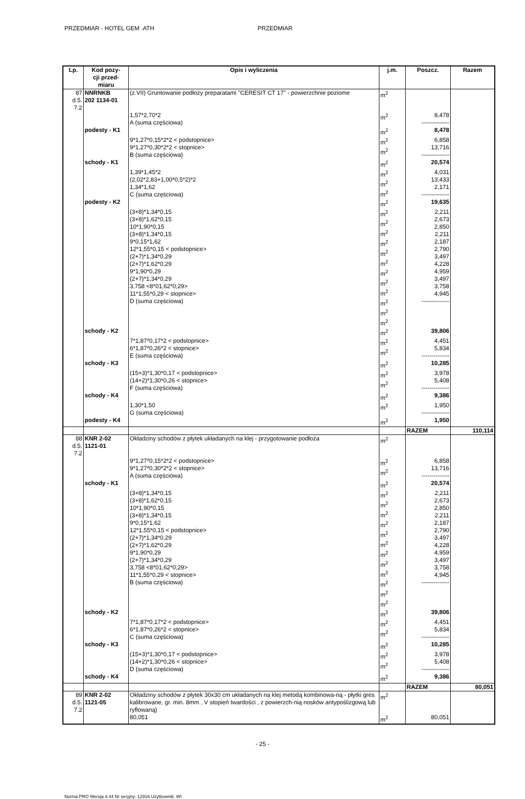PRZEDMIAR - HOTEL GEM .ATH PRZEDMIAR
| Lp. | Kod pozy- cji przed- miaru | Opis i wyliczenia | j.m. | Poszcz. | Razem |
| --- | --- | --- | --- | --- | --- |
| 87 d.5. 7.2 | NNRNKB 202 1134-01 | (z.VII) Gruntowanie podłoży preparatami "CERESIT CT 17" - powierzchnie poziome | m<sup>2</sup> | | |
| | | 1,57*2,70*2 A (suma częściowa) | m<sup>2</sup> | 8,478 -------------- | |
| | podesty - K1 | | m<sup>2</sup> | 8,478 | |
| | | 9*1,27*0,15*2*2 < podstopnice> 9*1,27*0,30*2*2 < stopnice> B (suma częściowa) | m<sup>2</sup> m<sup>2</sup> | 6,858 13,716 -------------- | |
| | schody - K1 | | m<sup>2</sup> | 20,574 | |
| | | 1,39*1,45*2 (2,02*2,83+1,00*0,5*2)*2 1,34*1,62 C (suma częściowa) | m<sup>2</sup> m<sup>2</sup> m<sup>2</sup> | 4,031 13,433 2,171 -------------- | |
| | podesty - K2 | | m<sup>2</sup> | 19,635 | |
| | | (3+8)*1,34*0,15 (3+8)*1,62*0,15 10*1,90*0,15 (3+8)*1,34*0,15 9*0,15*1,62 12*1,55*0,15 < podstopnice> (2+7)*1,34*0,29 (2+7)*1,62*0,29 9*1,90*0,29 (2+7)*1,34*0,29 3,758 <8*01,62*0,29> 11*1,55*0,29 < stopnice> D (suma częściowa) | m<sup>2</sup> m<sup>2</sup> m<sup>2</sup> m<sup>2</sup> m<sup>2</sup> m<sup>2</sup> m<sup>2</sup> m<sup>2</sup> m<sup>2</sup> m<sup>2</sup> m<sup>2</sup> m<sup>2</sup> | 2,211 2,673 2,850 2,211 2,187 2,790 3,497 4,228 4,959 3,497 3,758 4,945 -------------- | |
| | schody - K2 | | m<sup>2</sup> | 39,806 | |
| | | 7*1,87*0,17*2 < podstopnice> 6*1,87*0,26*2 < stopnice> E (suma częściowa) | m<sup>2</sup> m<sup>2</sup> | 4,451 5,834 -------------- | |
| | schody - K3 | | m<sup>2</sup> | 10,285 | |
| | | (15+3)*1,30*0,17 < podstopnice> (14+2)*1,30*0,26 < stopnice> F (suma częściowa) | m<sup>2</sup> m<sup>2</sup> | 3,978 5,408 -------------- | |
| | schody - K4 | | m<sup>2</sup> | 9,386 | |
| | | 1,30*1,50 G (suma częściowa) | m<sup>2</sup> | 1,950 -------------- | |
| | podesty - K4 | | m<sup>2</sup> | 1,950 | |
| | | | | RAZEM | 110,114 |
| 88 d.5. 7.2 | KNR 2-02 1121-01 | Okładziny schodów z płytek układanych na klej - przygotowanie podłoża | m<sup>2</sup> | | |
| | | 9*1,27*0,15*2*2 < podstopnice> 9*1,27*0,30*2*2 < stopnice> A (suma częściowa) | m<sup>2</sup> m<sup>2</sup> | 6,858 13,716 -------------- | |
| | schody - K1 | | m<sup>2</sup> | 20,574 | |
| | | (3+8)*1,34*0,15 (3+8)*1,62*0,15 10*1,90*0,15 (3+8)*1,34*0,15 9*0,15*1,62 12*1,55*0,15 < podstopnice> (2+7)*1,34*0,29 (2+7)*1,62*0,29 9*1,90*0,29 (2+7)*1,34*0,29 3,758 <8*01,62*0,29> 11*1,55*0,29 < stopnice> B (suma częściowa) | m<sup>2</sup> m<sup>2</sup> m<sup>2</sup> m<sup>2</sup> m<sup>2</sup> m<sup>2</sup> m<sup>2</sup> m<sup>2</sup> m<sup>2</sup> m<sup>2</sup> m<sup>2</sup> m<sup>2</sup> | 2,211 2,673 2,850 2,211 2,187 2,790 3,497 4,228 4,959 3,497 3,758 4,945 -------------- | |
| | schody - K2 | | m<sup>2</sup> | 39,806 | |
| | | 7*1,87*0,17*2 < podstopnice> 6*1,87*0,26*2 < stopnice> C (suma częściowa) | m<sup>2</sup> m<sup>2</sup> | 4,451 5,834 -------------- | |
| | schody - K3 | | m<sup>2</sup> | 10,285 | |
| | | (15+3)*1,30*0,17 < podstopnice> (14+2)*1,30*0,26 < stopnice> D (suma częściowa) | m<sup>2</sup> m<sup>2</sup> | 3,978 5,408 -------------- | |
| | schody - K4 | | m<sup>2</sup> | 9,386 | |
| | | | | RAZEM | 80,051 |
| 89 d.5. 7.2 | KNR 2-02 1121-05 | Okładziny schodów z płytek 30x30 cm układanych na klej metodą kombinowa-ną - płytki gres kalibrowane, gr. min. 8mm , V stopień twardości , z powierzch-nią nosków antypoślizgową lub ryflowaną) | m<sup>2</sup> | | |
| | | 80,051 | m<sup>2</sup> | 80,051 | |
- 25 -
Norma PRO Wersja 4.44 Nr seryjny: 12916 Użytkownik: WI